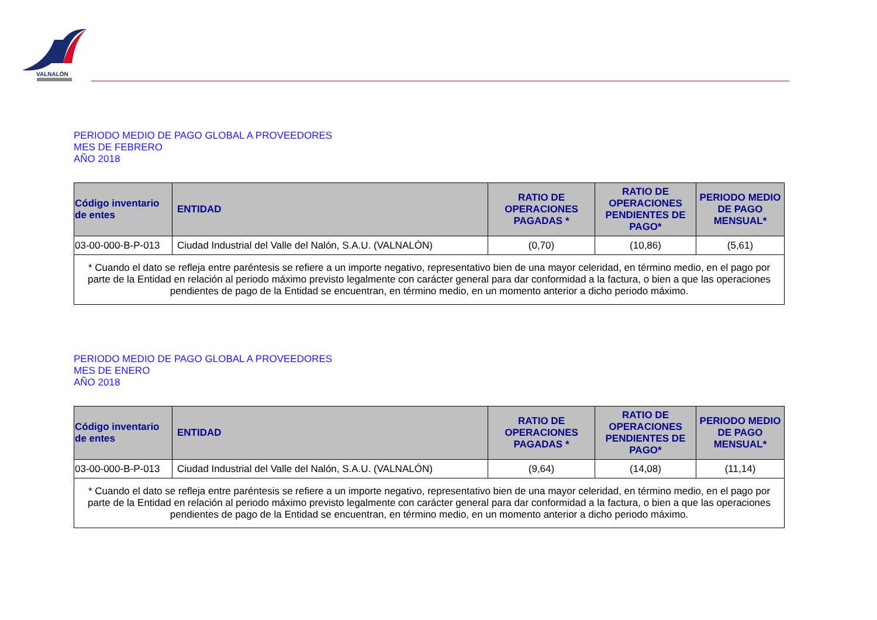VALNALÓN
PERIODO MEDIO DE PAGO GLOBAL A PROVEEDORES
MES DE FEBRERO
AÑO 2018
| Código inventario de entes | ENTIDAD | RATIO DE OPERACIONES PAGADAS * | RATIO DE OPERACIONES PENDIENTES DE PAGO* | PERIODO MEDIO DE PAGO MENSUAL* |
| --- | --- | --- | --- | --- |
| 03-00-000-B-P-013 | Ciudad Industrial del Valle del Nalón, S.A.U. (VALNALÓN) | (0,70) | (10,86) | (5,61) |
| * Cuando el dato se refleja entre paréntesis se refiere a un importe negativo, representativo bien de una mayor celeridad, en término medio, en el pago por parte de la Entidad en relación al periodo máximo previsto legalmente con carácter general para dar conformidad a la factura, o bien a que las operaciones pendientes de pago de la Entidad se encuentran, en término medio, en un momento anterior a dicho periodo máximo. | | | | |
PERIODO MEDIO DE PAGO GLOBAL A PROVEEDORES
MES DE ENERO
AÑO 2018
| Código inventario de entes | ENTIDAD | RATIO DE OPERACIONES PAGADAS * | RATIO DE OPERACIONES PENDIENTES DE PAGO* | PERIODO MEDIO DE PAGO MENSUAL* |
| --- | --- | --- | --- | --- |
| 03-00-000-B-P-013 | Ciudad Industrial del Valle del Nalón, S.A.U. (VALNALÓN) | (9,64) | (14,08) | (11,14) |
| * Cuando el dato se refleja entre paréntesis se refiere a un importe negativo, representativo bien de una mayor celeridad, en término medio, en el pago por parte de la Entidad en relación al periodo máximo previsto legalmente con carácter general para dar conformidad a la factura, o bien a que las operaciones pendientes de pago de la Entidad se encuentran, en término medio, en un momento anterior a dicho periodo máximo. | | | | |